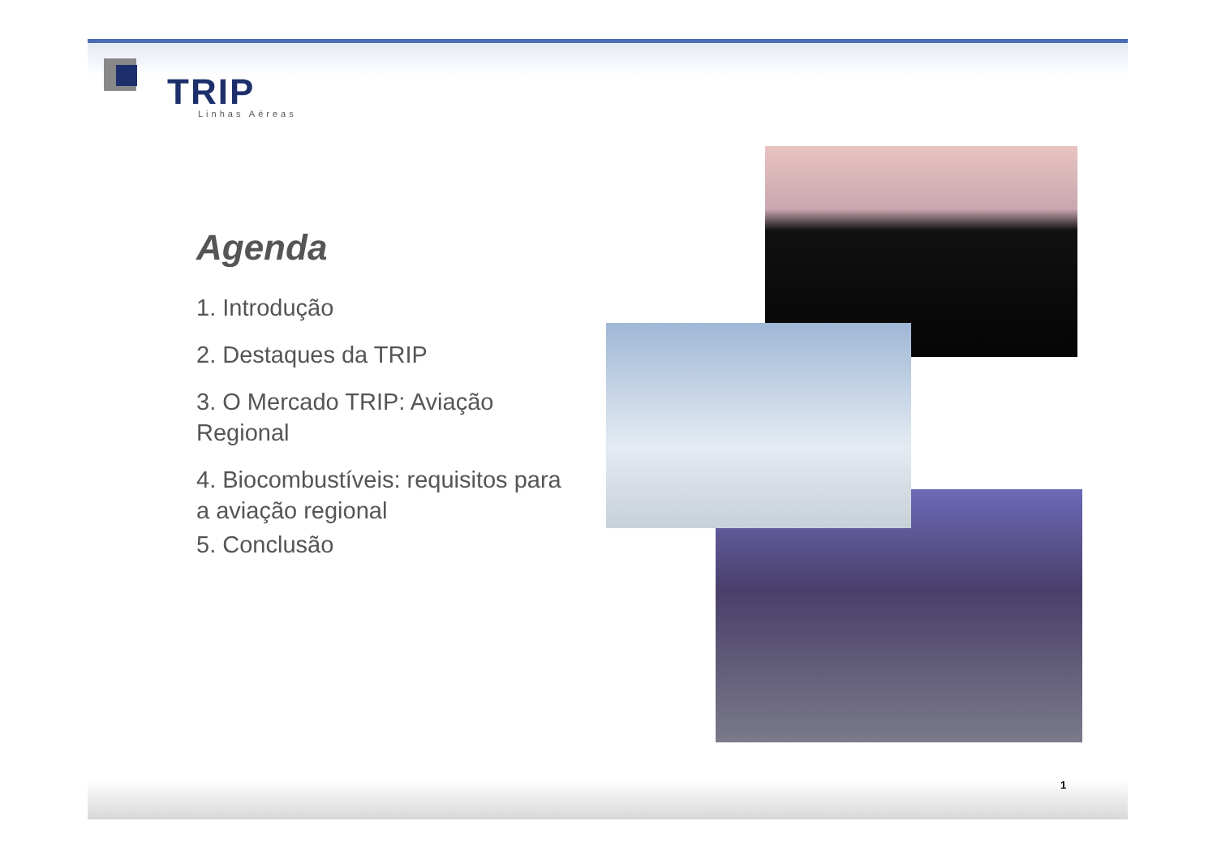TRIP Linhas Aéreas
Agenda
1. Introdução
2. Destaques da TRIP
3. O Mercado TRIP: Aviação Regional
4. Biocombustíveis: requisitos para a aviação regional
5. Conclusão
1